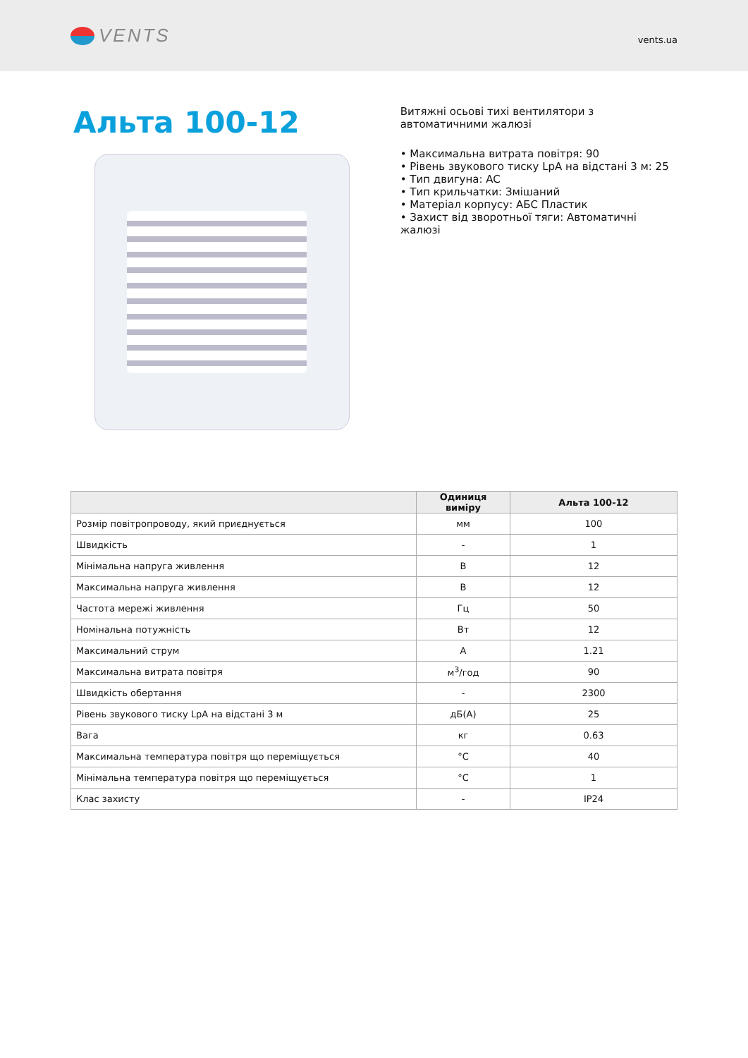VENTS
vents.ua
Альта 100-12
Витяжні осьові тихі вентилятори з
автоматичними жалюзі
• Максимальна витрата повітря: 90
• Рівень звукового тиску LpA на відстані 3 м: 25
• Тип двигуна: AC
• Тип крильчатки: Змішаний
• Матеріал корпусу: АБС Пластик
• Захист від зворотньої тяги: Автоматичні жалюзі
| | Одиниця виміру | Альта 100-12 |
| --- | --- | --- |
| Розмір повітропроводу, який приєднується | мм | 100 |
| Швидкість | - | 1 |
| Мінімальна напруга живлення | В | 12 |
| Максимальна напруга живлення | В | 12 |
| Частота мережі живлення | Гц | 50 |
| Номінальна потужність | Вт | 12 |
| Максимальний струм | А | 1.21 |
| Максимальна витрата повітря | м<sup>3</sup>/год | 90 |
| Швидкість обертання | - | 2300 |
| Рівень звукового тиску LpA на відстані 3 м | дБ(А) | 25 |
| Вага | кг | 0.63 |
| Максимальна температура повітря що переміщується | °C | 40 |
| Мінімальна температура повітря що переміщується | °C | 1 |
| Клас захисту | - | IP24 |